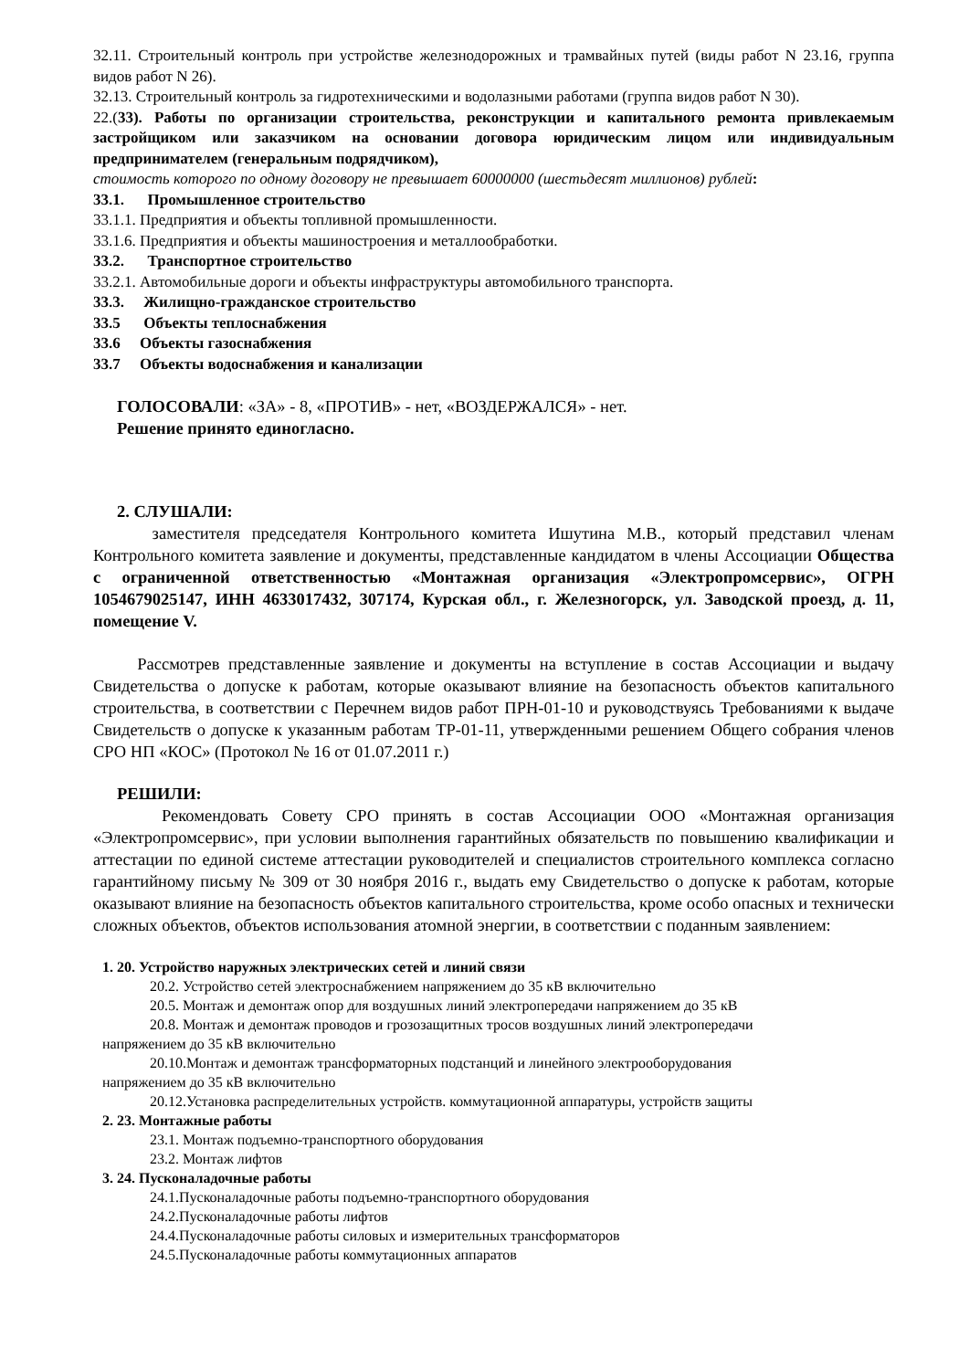32.11. Строительный контроль при устройстве железнодорожных и трамвайных путей (виды работ N 23.16, группа видов работ N 26).
32.13. Строительный контроль за гидротехническими и водолазными работами (группа видов работ N 30).
22.(33). Работы по организации строительства, реконструкции и капитального ремонта привлекаемым застройщиком или заказчиком на основании договора юридическим лицом или индивидуальным предпринимателем (генеральным подрядчиком),
стоимость которого по одному договору не превышает 60000000 (шестьдесят миллионов) рублей:
33.1. Промышленное строительство
33.1.1. Предприятия и объекты топливной промышленности.
33.1.6. Предприятия и объекты машиностроения и металлообработки.
33.2. Транспортное строительство
33.2.1. Автомобильные дороги и объекты инфраструктуры автомобильного транспорта.
33.3. Жилищно-гражданское строительство
33.5 Объекты теплоснабжения
33.6 Объекты газоснабжения
33.7 Объекты водоснабжения и канализации
ГОЛОСОВАЛИ: «ЗА» - 8, «ПРОТИВ» - нет, «ВОЗДЕРЖАЛСЯ» - нет.
Решение принято единогласно.
2. СЛУШАЛИ:
заместителя председателя Контрольного комитета Ишутина М.В., который представил членам Контрольного комитета заявление и документы, представленные кандидатом в члены Ассоциации Общества с ограниченной ответственностью «Монтажная организация «Электропромсервис», ОГРН 1054679025147, ИНН 4633017432, 307174, Курская обл., г. Железногорск, ул. Заводской проезд, д. 11, помещение V.
Рассмотрев представленные заявление и документы на вступление в состав Ассоциации и выдачу Свидетельства о допуске к работам, которые оказывают влияние на безопасность объектов капитального строительства, в соответствии с Перечнем видов работ ПРН-01-10 и руководствуясь Требованиями к выдаче Свидетельств о допуске к указанным работам ТР-01-11, утвержденными решением Общего собрания членов СРО НП «КОС» (Протокол № 16 от 01.07.2011 г.)
РЕШИЛИ:
Рекомендовать Совету СРО принять в состав Ассоциации ООО «Монтажная организация «Электропромсервис», при условии выполнения гарантийных обязательств по повышению квалификации и аттестации по единой системе аттестации руководителей и специалистов строительного комплекса согласно гарантийному письму № 309 от 30 ноября 2016 г., выдать ему Свидетельство о допуске к работам, которые оказывают влияние на безопасность объектов капитального строительства, кроме особо опасных и технически сложных объектов, объектов использования атомной энергии, в соответствии с поданным заявлением:
1. 20. Устройство наружных электрических сетей и линий связи
20.2. Устройство сетей электроснабжением напряжением до 35 кВ включительно
20.5. Монтаж и демонтаж опор для воздушных линий электропередачи напряжением до 35 кВ
20.8. Монтаж и демонтаж проводов и грозозащитных тросов воздушных линий электропередачи
напряжением до 35 кВ включительно
20.10.Монтаж и демонтаж трансформаторных подстанций и линейного электрооборудования
напряжением до 35 кВ включительно
20.12.Установка распределительных устройств. коммутационной аппаратуры, устройств защиты
2. 23. Монтажные работы
23.1. Монтаж подъемно-транспортного оборудования
23.2. Монтаж лифтов
3. 24. Пусконаладочные работы
24.1.Пусконаладочные работы подъемно-транспортного оборудования
24.2.Пусконаладочные работы лифтов
24.4.Пусконаладочные работы силовых и измерительных трансформаторов
24.5.Пусконаладочные работы коммутационных аппаратов